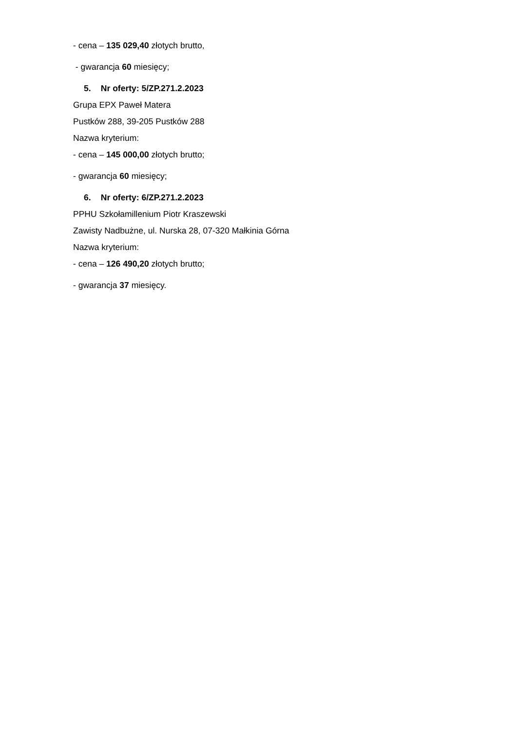- cena – 135 029,40 złotych brutto,
- gwarancja 60 miesięcy;
5. Nr oferty: 5/ZP.271.2.2023
Grupa EPX Paweł Matera
Pustków 288, 39-205 Pustków 288
Nazwa kryterium:
- cena – 145 000,00 złotych brutto;
- gwarancja 60 miesięcy;
6. Nr oferty: 6/ZP.271.2.2023
PPHU Szkołamillenium Piotr Kraszewski
Zawisty Nadbużne, ul. Nurska 28, 07-320 Małkinia Górna
Nazwa kryterium:
- cena – 126 490,20 złotych brutto;
- gwarancja 37 miesięcy.